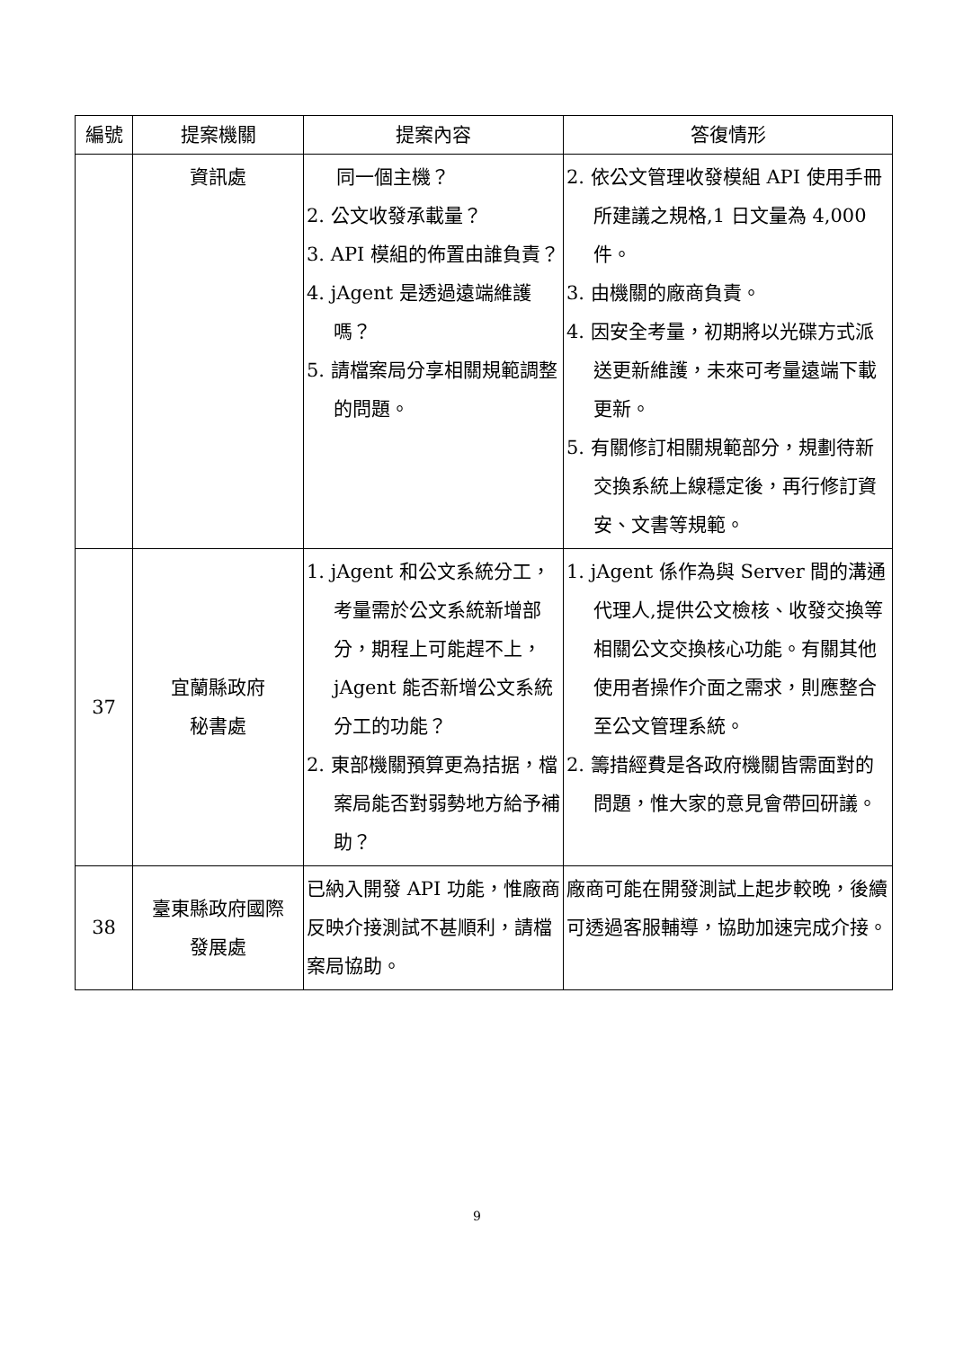| 編號 | 提案機關 | 提案內容 | 答復情形 |
| --- | --- | --- | --- |
| | 資訊處 | 同一個主機？ 2. 公文收發承載量？ 3. API 模組的佈置由誰負責？ 4. jAgent 是透過遠端維護嗎？ 5. 請檔案局分享相關規範調整的問題。 | 2. 依公文管理收發模組 API 使用手冊所建議之規格,1 日文量為 4,000 件。 3. 由機關的廠商負責。 4. 因安全考量，初期將以光碟方式派送更新維護，未來可考量遠端下載更新。 5. 有關修訂相關規範部分，規劃待新交換系統上線穩定後，再行修訂資安、文書等規範。 |
| 37 | 宜蘭縣政府 秘書處 | 1. jAgent 和公文系統分工，考量需於公文系統新增部分，期程上可能趕不上，jAgent 能否新增公文系統分工的功能？ 2. 東部機關預算更為拮据，檔案局能否對弱勢地方給予補助？ | 1. jAgent 係作為與 Server 間的溝通代理人,提供公文檢核、收發交換等相關公文交換核心功能。有關其他使用者操作介面之需求，則應整合至公文管理系統。 2. 籌措經費是各政府機關皆需面對的問題，惟大家的意見會帶回研議。 |
| 38 | 臺東縣政府國際 發展處 | 已納入開發 API 功能，惟廠商反映介接測試不甚順利，請檔案局協助。 | 廠商可能在開發測試上起步較晚，後續可透過客服輔導，協助加速完成介接。 |
9